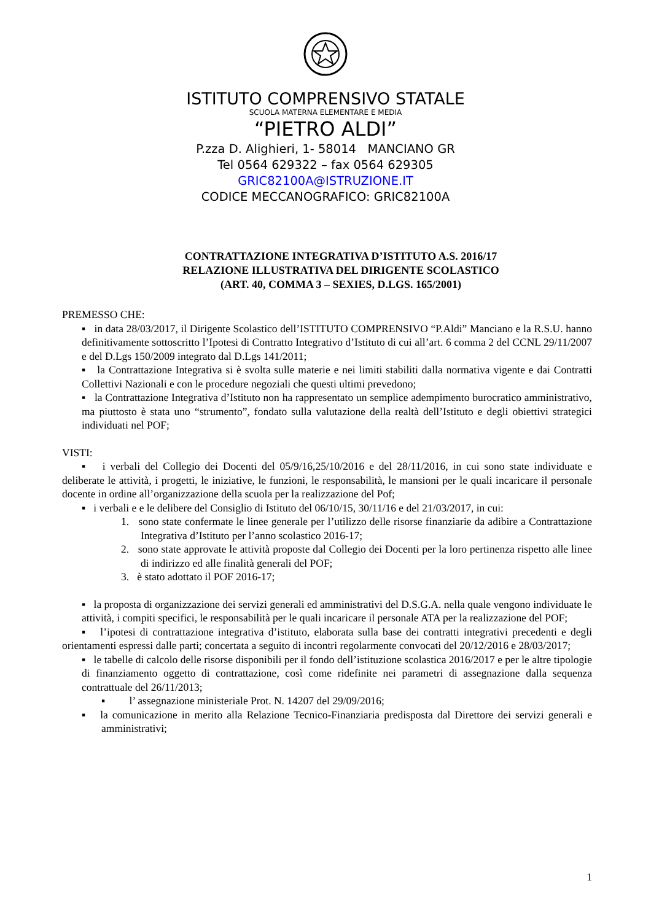ISTITUTO COMPRENSIVO STATALE
SCUOLA MATERNA ELEMENTARE E MEDIA
“PIETRO ALDI”
P.zza D. Alighieri, 1- 58014 MANCIANO GR
Tel 0564 629322 – fax 0564 629305
GRIC82100A@ISTRUZIONE.IT
CODICE MECCANOGRAFICO: GRIC82100A
CONTRATTAZIONE INTEGRATIVA D’ISTITUTO A.S. 2016/17
RELAZIONE ILLUSTRATIVA DEL DIRIGENTE SCOLASTICO
(ART. 40, COMMA 3 – SEXIES, D.LGS. 165/2001)
PREMESSO CHE:
▪ in data 28/03/2017, il Dirigente Scolastico dell’ISTITUTO COMPRENSIVO “P.Aldi” Manciano e la R.S.U. hanno definitivamente sottoscritto l’Ipotesi di Contratto Integrativo d’Istituto di cui all’art. 6 comma 2 del CCNL 29/11/2007 e del D.Lgs 150/2009 integrato dal D.Lgs 141/2011;
▪ la Contrattazione Integrativa si è svolta sulle materie e nei limiti stabiliti dalla normativa vigente e dai Contratti Collettivi Nazionali e con le procedure negoziali che questi ultimi prevedono;
▪ la Contrattazione Integrativa d’Istituto non ha rappresentato un semplice adempimento burocratico amministrativo, ma piuttosto è stata uno “strumento”, fondato sulla valutazione della realtà dell’Istituto e degli obiettivi strategici individuati nel POF;
VISTI:
▪ i verbali del Collegio dei Docenti del 05/9/16,25/10/2016 e del 28/11/2016, in cui sono state individuate e deliberate le attività, i progetti, le iniziative, le funzioni, le responsabilità, le mansioni per le quali incaricare il personale docente in ordine all’organizzazione della scuola per la realizzazione del Pof;
▪ i verbali e e le delibere del Consiglio di Istituto del 06/10/15, 30/11/16 e del 21/03/2017, in cui:
1. sono state confermate le linee generale per l’utilizzo delle risorse finanziarie da adibire a Contrattazione Integrativa d’Istituto per l’anno scolastico 2016-17;
2. sono state approvate le attività proposte dal Collegio dei Docenti per la loro pertinenza rispetto alle linee di indirizzo ed alle finalità generali del POF;
3. è stato adottato il POF 2016-17;
▪ la proposta di organizzazione dei servizi generali ed amministrativi del D.S.G.A. nella quale vengono individuate le attività, i compiti specifici, le responsabilità per le quali incaricare il personale ATA per la realizzazione del POF;
▪ l’ipotesi di contrattazione integrativa d’istituto, elaborata sulla base dei contratti integrativi precedenti e degli orientamenti espressi dalle parti; concertata a seguito di incontri regolarmente convocati del 20/12/2016 e 28/03/2017;
▪ le tabelle di calcolo delle risorse disponibili per il fondo dell’istituzione scolastica 2016/2017 e per le altre tipologie di finanziamento oggetto di contrattazione, così come ridefinite nei parametri di assegnazione dalla sequenza contrattuale del 26/11/2013;
▪ l’ assegnazione ministeriale Prot. N. 14207 del 29/09/2016;
▪ la comunicazione in merito alla Relazione Tecnico-Finanziaria predisposta dal Direttore dei servizi generali e amministrativi;
1